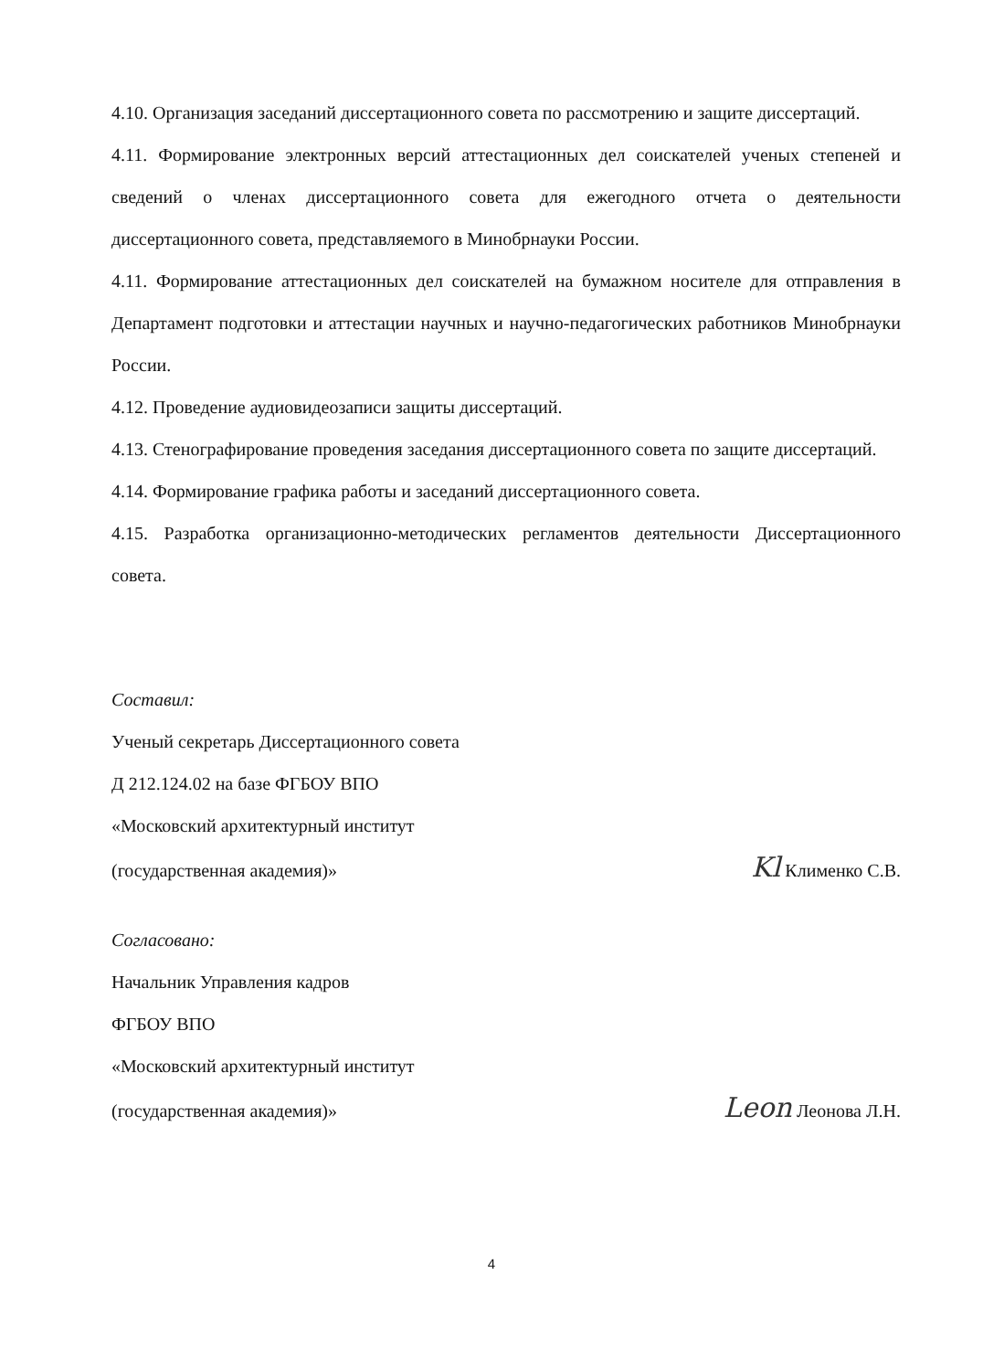4.10. Организация заседаний диссертационного совета по рассмотрению и защите диссертаций.
4.11. Формирование электронных версий аттестационных дел соискателей ученых степеней и сведений о членах диссертационного совета для ежегодного отчета о деятельности диссертационного совета, представляемого в Минобрнауки России.
4.11. Формирование аттестационных дел соискателей на бумажном носителе для отправления в Департамент подготовки и аттестации научных и научно-педагогических работников Минобрнауки России.
4.12. Проведение аудиовидеозаписи защиты диссертаций.
4.13. Стенографирование проведения заседания диссертационного совета по защите диссертаций.
4.14. Формирование графика работы и заседаний диссертационного совета.
4.15. Разработка организационно-методических регламентов деятельности Диссертационного совета.
Составил:
Ученый секретарь Диссертационного совета
Д 212.124.02 на базе ФГБОУ ВПО
«Московский архитектурный институт
(государственная академия)» Kl Клименко С.В.
Согласовано:
Начальник Управления кадров
ФГБОУ ВПО
«Московский архитектурный институт
(государственная академия)» Leon Леонова Л.Н.
4